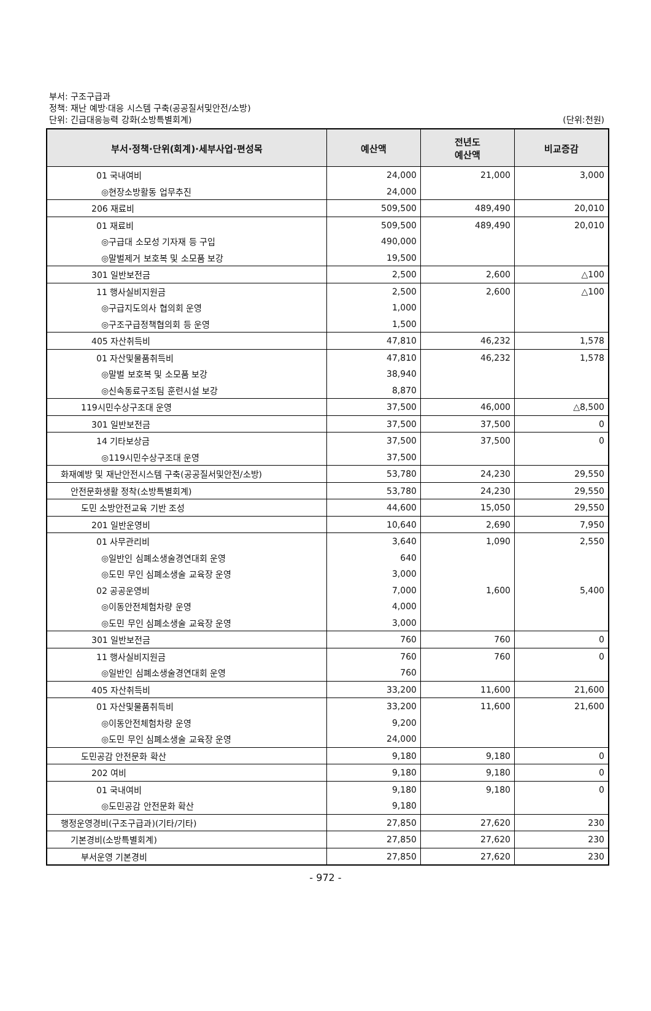부서: 구조구급과
정책: 재난 예방·대응 시스템 구축(공공질서및안전/소방)
단위: 긴급대응능력 강화(소방특별회계)
(단위:천원)
| 부서·정책·단위(회계)·세부사업·편성목 | 예산액 | 전년도 예산액 | 비교증감 |
| --- | --- | --- | --- |
| 01 국내여비 | 24,000 | 21,000 | 3,000 |
| ◎현장소방활동 업무추진 | 24,000 | | |
| 206 재료비 | 509,500 | 489,490 | 20,010 |
| 01 재료비 | 509,500 | 489,490 | 20,010 |
| ◎구급대 소모성 기자재 등 구입 | 490,000 | | |
| ◎말벌제거 보호복 및 소모품 보강 | 19,500 | | |
| 301 일반보전금 | 2,500 | 2,600 | △100 |
| 11 행사실비지원금 | 2,500 | 2,600 | △100 |
| ◎구급지도의사 협의회 운영 | 1,000 | | |
| ◎구조구급정책협의회 등 운영 | 1,500 | | |
| 405 자산취득비 | 47,810 | 46,232 | 1,578 |
| 01 자산및물품취득비 | 47,810 | 46,232 | 1,578 |
| ◎말벌 보호복 및 소모품 보강 | 38,940 | | |
| ◎신속동료구조팀 훈련시설 보강 | 8,870 | | |
| 119시민수상구조대 운영 | 37,500 | 46,000 | △8,500 |
| 301 일반보전금 | 37,500 | 37,500 | 0 |
| 14 기타보상금 | 37,500 | 37,500 | 0 |
| ◎119시민수상구조대 운영 | 37,500 | | |
| 화재예방 및 재난안전시스템 구축(공공질서및안전/소방) | 53,780 | 24,230 | 29,550 |
| 안전문화생활 정착(소방특별회계) | 53,780 | 24,230 | 29,550 |
| 도민 소방안전교육 기반 조성 | 44,600 | 15,050 | 29,550 |
| 201 일반운영비 | 10,640 | 2,690 | 7,950 |
| 01 사무관리비 | 3,640 | 1,090 | 2,550 |
| ◎일반인 심폐소생술경연대회 운영 | 640 | | |
| ◎도민 무인 심폐소생술 교육장 운영 | 3,000 | | |
| 02 공공운영비 | 7,000 | 1,600 | 5,400 |
| ◎이동안전체험차량 운영 | 4,000 | | |
| ◎도민 무인 심폐소생술 교육장 운영 | 3,000 | | |
| 301 일반보전금 | 760 | 760 | 0 |
| 11 행사실비지원금 | 760 | 760 | 0 |
| ◎일반인 심폐소생술경연대회 운영 | 760 | | |
| 405 자산취득비 | 33,200 | 11,600 | 21,600 |
| 01 자산및물품취득비 | 33,200 | 11,600 | 21,600 |
| ◎이동안전체험차량 운영 | 9,200 | | |
| ◎도민 무인 심폐소생술 교육장 운영 | 24,000 | | |
| 도민공감 안전문화 확산 | 9,180 | 9,180 | 0 |
| 202 여비 | 9,180 | 9,180 | 0 |
| 01 국내여비 | 9,180 | 9,180 | 0 |
| ◎도민공감 안전문화 확산 | 9,180 | | |
| 행정운영경비(구조구급과)(기타/기타) | 27,850 | 27,620 | 230 |
| 기본경비(소방특별회계) | 27,850 | 27,620 | 230 |
| 부서운영 기본경비 | 27,850 | 27,620 | 230 |
- 972 -